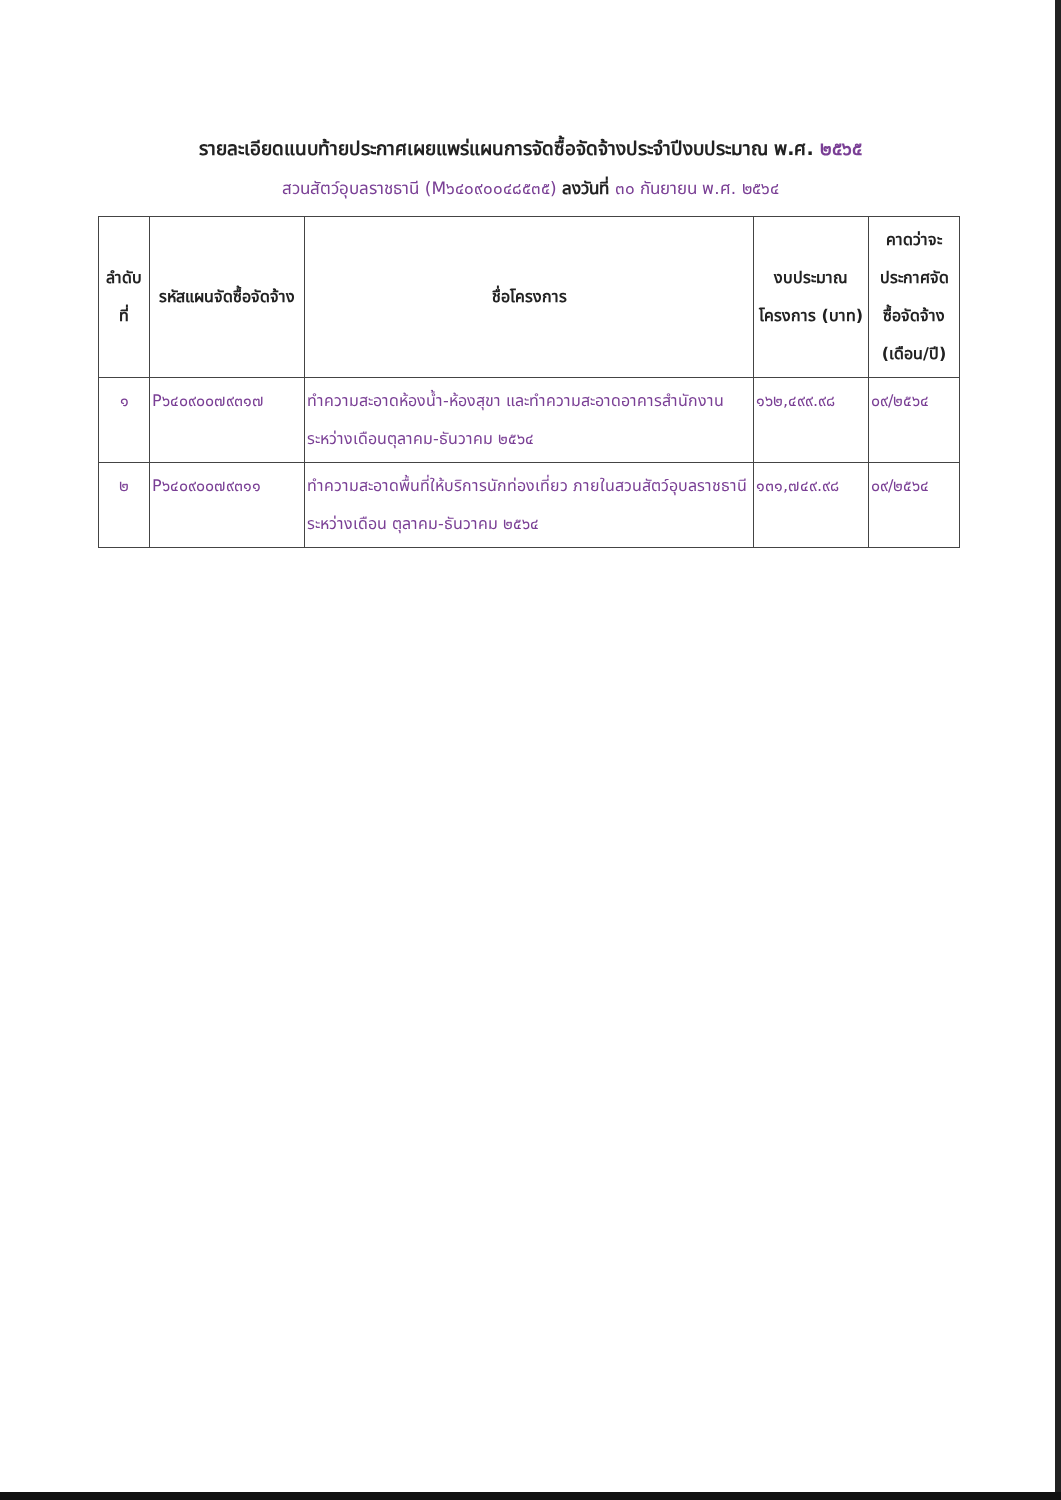รายละเอียดแนบท้ายประกาศเผยแพร่แผนการจัดซื้อจัดจ้างประจำปีงบประมาณ พ.ศ. ๒๕๖๕
สวนสัตว์อุบลราชธานี (M๖๔๐๙๐๐๔๘๕๓๕) ลงวันที่ ๓๐ กันยายน พ.ศ. ๒๕๖๔
| ลำดับ ที่ | รหัสแผนจัดซื้อจัดจ้าง | ชื่อโครงการ | งบประมาณโครงการ (บาท) | คาดว่าจะประกาศจัดซื้อจัดจ้าง (เดือน/ปี) |
| --- | --- | --- | --- | --- |
| ๑ | P๖๔๐๙๐๐๗๙๓๑๗ | ทำความสะอาดห้องน้ำ-ห้องสุขา และทำความสะอาดอาคารสำนักงาน ระหว่างเดือนตุลาคม-ธันวาคม ๒๕๖๔ | ๑๖๒,๔๙๙.๙๘ | ๐๙/๒๕๖๔ |
| ๒ | P๖๔๐๙๐๐๗๙๓๑๑ | ทำความสะอาดพื้นที่ให้บริการนักท่องเที่ยว ภายในสวนสัตว์อุบลราชธานี ระหว่างเดือน ตุลาคม-ธันวาคม ๒๕๖๔ | ๑๓๑,๗๔๙.๙๘ | ๐๙/๒๕๖๔ |